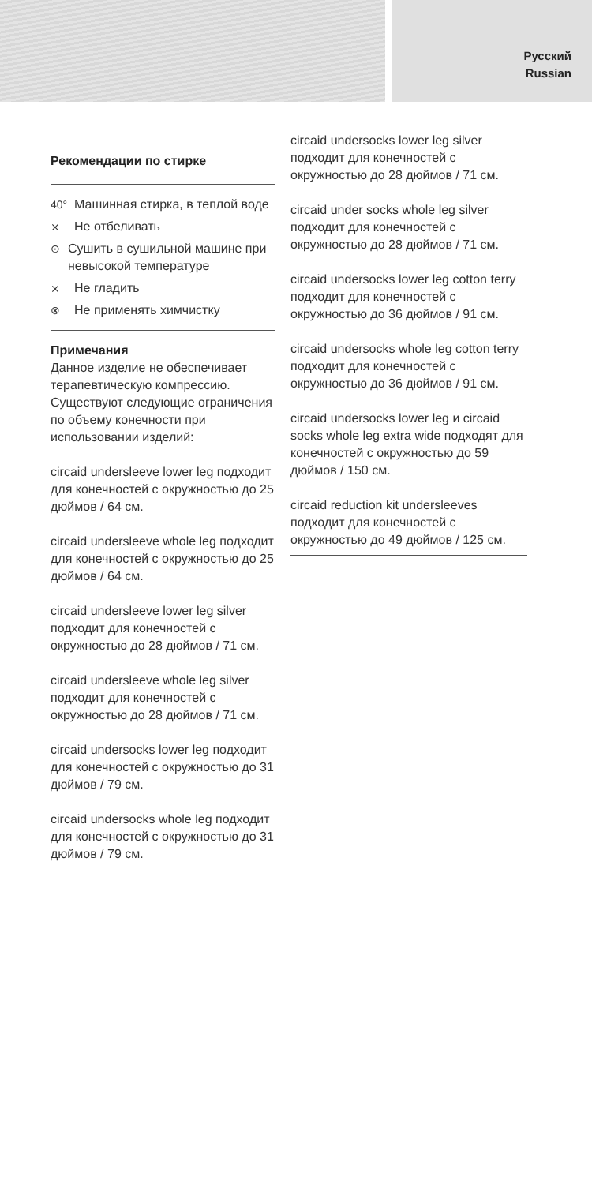Русский
Russian
Рекомендации по стирке
40° Машинная стирка, в теплой воде
⨯ Не отбеливать
⊙ Сушить в сушильной машине при невысокой температуре
⨯ Не гладить
⊗ Не применять химчистку
Примечания
Данное изделие не обеспечивает терапевтическую компрессию.
Существуют следующие ограничения по объему конечности при использовании изделий:
circaid undersleeve lower leg подходит для конечностей с окружностью до 25 дюймов / 64 см.
circaid undersleeve whole leg подходит для конечностей с окружностью до 25 дюймов / 64 см.
circaid undersleeve lower leg silver подходит для конечностей с окружностью до 28 дюймов / 71 см.
circaid undersleeve whole leg silver подходит для конечностей с окружностью до 28 дюймов / 71 см.
circaid undersocks lower leg подходит для конечностей с окружностью до 31 дюймов / 79 см.
circaid undersocks whole leg подходит для конечностей с окружностью до 31 дюймов / 79 см.
circaid undersocks lower leg silver подходит для конечностей с окружностью до 28 дюймов / 71 см.
circaid under socks whole leg silver подходит для конечностей с окружностью до 28 дюймов / 71 см.
circaid undersocks lower leg cotton terry подходит для конечностей с окружностью до 36 дюймов / 91 см.
circaid undersocks whole leg cotton terry подходит для конечностей с окружностью до 36 дюймов / 91 см.
circaid undersocks lower leg и circaid socks whole leg extra wide подходят для конечностей с окружностью до 59 дюймов / 150 см.
circaid reduction kit undersleeves подходит для конечностей с окружностью до 49 дюймов / 125 см.